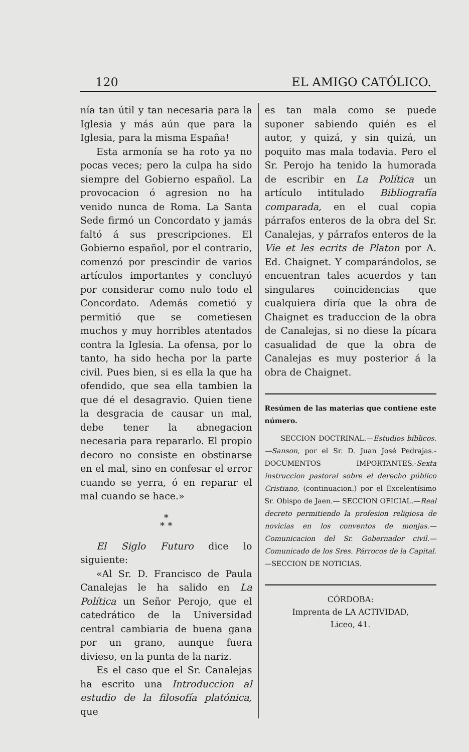120 EL AMIGO CATÓLICO.
nía tan útil y tan necesaria para la Iglesia y más aún que para la Iglesia, para la misma España!
Esta armonía se ha roto ya no pocas veces; pero la culpa ha sido siempre del Gobierno español. La provocacion ó agresion no ha venido nunca de Roma. La Santa Sede firmó un Concordato y jamás faltó á sus prescripciones. El Gobierno español, por el contrario, comenzó por prescindir de varios artículos importantes y concluyó por considerar como nulo todo el Concordato. Además cometió y permitió que se cometiesen muchos y muy horribles atentados contra la Iglesia. La ofensa, por lo tanto, ha sido hecha por la parte civil. Pues bien, si es ella la que ha ofendido, que sea ella tambien la que dé el desagravio. Quien tiene la desgracia de causar un mal, debe tener la abnegacion necesaria para repararlo. El propio decoro no consiste en obstinarse en el mal, sino en confesar el error cuando se yerra, ó en reparar el mal cuando se hace.»
*
* *
El Siglo Futuro dice lo siguiente:
«Al Sr. D. Francisco de Paula Canalejas le ha salido en La Política un Señor Perojo, que el catedrático de la Universidad central cambiaria de buena gana por un grano, aunque fuera divieso, en la punta de la nariz.
Es el caso que el Sr. Canalejas ha escrito una Introduccion al estudio de la filosofía platónica, que
es tan mala como se puede suponer sabiendo quién es el autor, y quizá, y sin quizá, un poquito mas mala todavia. Pero el Sr. Perojo ha tenido la humorada de escribir en La Política un artículo intitulado Bibliografía comparada, en el cual copia párrafos enteros de la obra del Sr. Canalejas, y párrafos enteros de la Vie et les ecrits de Platon por A. Ed. Chaignet. Y comparándolos, se encuentran tales acuerdos y tan singulares coincidencias que cualquiera diría que la obra de Chaignet es traduccion de la obra de Canalejas, si no diese la pícara casualidad de que la obra de Canalejas es muy posterior á la obra de Chaignet.
Resúmen de las materias que contiene este número.
SECCION DOCTRINAL.—Estudios bíblicos.—Sanson, por el Sr. D. Juan José Pedrajas.-DOCUMENTOS IMPORTANTES.-Sexta instruccion pastoral sobre el derecho público Cristiano, (continuacion.) por el Excelentísimo Sr. Obispo de Jaen.— SECCION OFICIAL.—Real decreto permitiendo la profesion religiosa de novicias en los conventos de monjas.—Comunicacion del Sr. Gobernador civil.—Comunicado de los Sres. Párrocos de la Capital.—SECCION DE NOTICIAS.
CÓRDOBA:
Imprenta de LA ACTIVIDAD,
Liceo, 41.